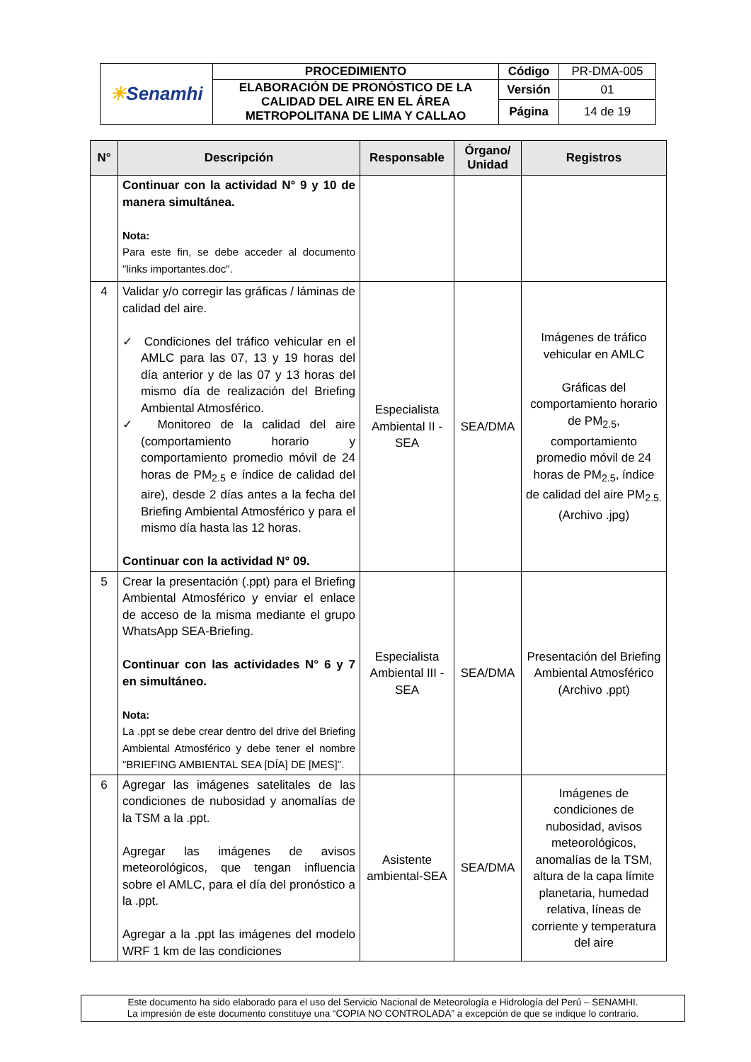| ☀ Senamhi | PROCEDIMIENTO | Código | PR-DMA-005 |
| | ELABORACIÓN DE PRONÓSTICO DE LA CALIDAD DEL AIRE EN EL ÁREA METROPOLITANA DE LIMA Y CALLAO | Versión | 01 |
| | | Página | 14 de 19 |
| N° | Descripción | Responsable | Órgano/ Unidad | Registros |
| --- | --- | --- | --- | --- |
| | Continuar con la actividad N° 9 y 10 de manera simultánea. Nota: Para este fin, se debe acceder al documento "links importantes.doc". | | | |
| 4 | Validar y/o corregir las gráficas / láminas de calidad del aire. ✓ Condiciones del tráfico vehicular en el AMLC para las 07, 13 y 19 horas del día anterior y de las 07 y 13 horas del mismo día de realización del Briefing Ambiental Atmosférico. ✓ Monitoreo de la calidad del aire (comportamiento horario y comportamiento promedio móvil de 24 horas de PM<sub>2.5</sub> e índice de calidad del aire), desde 2 días antes a la fecha del Briefing Ambiental Atmosférico y para el mismo día hasta las 12 horas. Continuar con la actividad N° 09. | Especialista Ambiental II - SEA | SEA/DMA | Imágenes de tráfico vehicular en AMLC Gráficas del comportamiento horario de PM<sub>2.5</sub>, comportamiento promedio móvil de 24 horas de PM<sub>2.5</sub>, índice de calidad del aire PM<sub>2.5.</sub> (Archivo .jpg) |
| 5 | Crear la presentación (.ppt) para el Briefing Ambiental Atmosférico y enviar el enlace de acceso de la misma mediante el grupo WhatsApp SEA-Briefing. Continuar con las actividades N° 6 y 7 en simultáneo. Nota: La .ppt se debe crear dentro del drive del Briefing Ambiental Atmosférico y debe tener el nombre "BRIEFING AMBIENTAL SEA [DÍA] DE [MES]". | Especialista Ambiental III - SEA | SEA/DMA | Presentación del Briefing Ambiental Atmosférico (Archivo .ppt) |
| 6 | Agregar las imágenes satelitales de las condiciones de nubosidad y anomalías de la TSM a la .ppt. Agregar las imágenes de avisos meteorológicos, que tengan influencia sobre el AMLC, para el día del pronóstico a la .ppt. Agregar a la .ppt las imágenes del modelo WRF 1 km de las condiciones | Asistente ambiental-SEA | SEA/DMA | Imágenes de condiciones de nubosidad, avisos meteorológicos, anomalías de la TSM, altura de la capa límite planetaria, humedad relativa, líneas de corriente y temperatura del aire |
Este documento ha sido elaborado para el uso del Servicio Nacional de Meteorología e Hidrología del Perú – SENAMHI.
La impresión de este documento constituye una “COPIA NO CONTROLADA” a excepción de que se indique lo contrario.